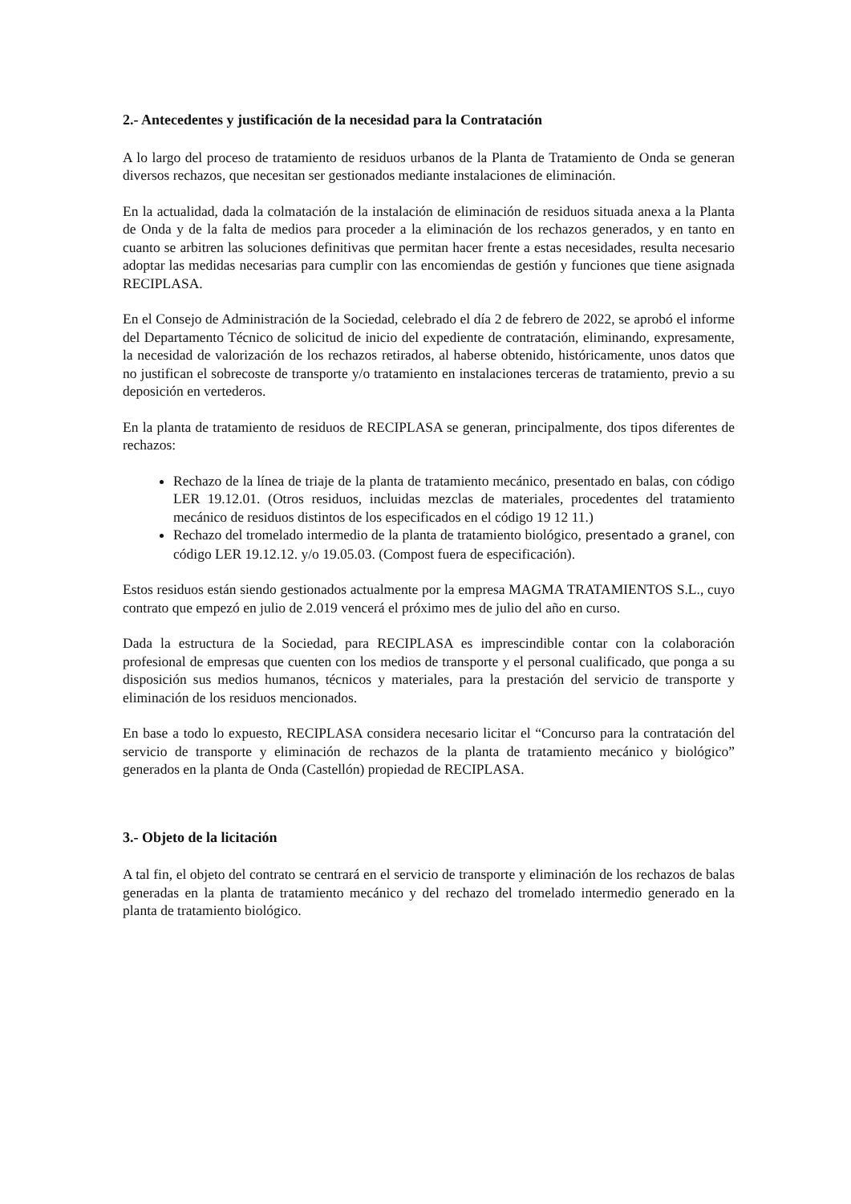2.- Antecedentes y justificación de la necesidad para la Contratación
A lo largo del proceso de tratamiento de residuos urbanos de la Planta de Tratamiento de Onda se generan diversos rechazos, que necesitan ser gestionados mediante instalaciones de eliminación.
En la actualidad, dada la colmatación de la instalación de eliminación de residuos situada anexa a la Planta de Onda y de la falta de medios para proceder a la eliminación de los rechazos generados, y en tanto en cuanto se arbitren las soluciones definitivas que permitan hacer frente a estas necesidades, resulta necesario adoptar las medidas necesarias para cumplir con las encomiendas de gestión y funciones que tiene asignada RECIPLASA.
En el Consejo de Administración de la Sociedad, celebrado el día 2 de febrero de 2022, se aprobó el informe del Departamento Técnico de solicitud de inicio del expediente de contratación, eliminando, expresamente, la necesidad de valorización de los rechazos retirados, al haberse obtenido, históricamente, unos datos que no justifican el sobrecoste de transporte y/o tratamiento en instalaciones terceras de tratamiento, previo a su deposición en vertederos.
En la planta de tratamiento de residuos de RECIPLASA se generan, principalmente, dos tipos diferentes de rechazos:
Rechazo de la línea de triaje de la planta de tratamiento mecánico, presentado en balas, con código LER 19.12.01. (Otros residuos, incluidas mezclas de materiales, procedentes del tratamiento mecánico de residuos distintos de los especificados en el código 19 12 11.)
Rechazo del tromelado intermedio de la planta de tratamiento biológico, presentado a granel, con código LER 19.12.12. y/o 19.05.03. (Compost fuera de especificación).
Estos residuos están siendo gestionados actualmente por la empresa MAGMA TRATAMIENTOS S.L., cuyo contrato que empezó en julio de 2.019 vencerá el próximo mes de julio del año en curso.
Dada la estructura de la Sociedad, para RECIPLASA es imprescindible contar con la colaboración profesional de empresas que cuenten con los medios de transporte y el personal cualificado, que ponga a su disposición sus medios humanos, técnicos y materiales, para la prestación del servicio de transporte y eliminación de los residuos mencionados.
En base a todo lo expuesto, RECIPLASA considera necesario licitar el “Concurso para la contratación del servicio de transporte y eliminación de rechazos de la planta de tratamiento mecánico y biológico” generados en la planta de Onda (Castellón) propiedad de RECIPLASA.
3.- Objeto de la licitación
A tal fin, el objeto del contrato se centrará en el servicio de transporte y eliminación de los rechazos de balas generadas en la planta de tratamiento mecánico y del rechazo del tromelado intermedio generado en la planta de tratamiento biológico.